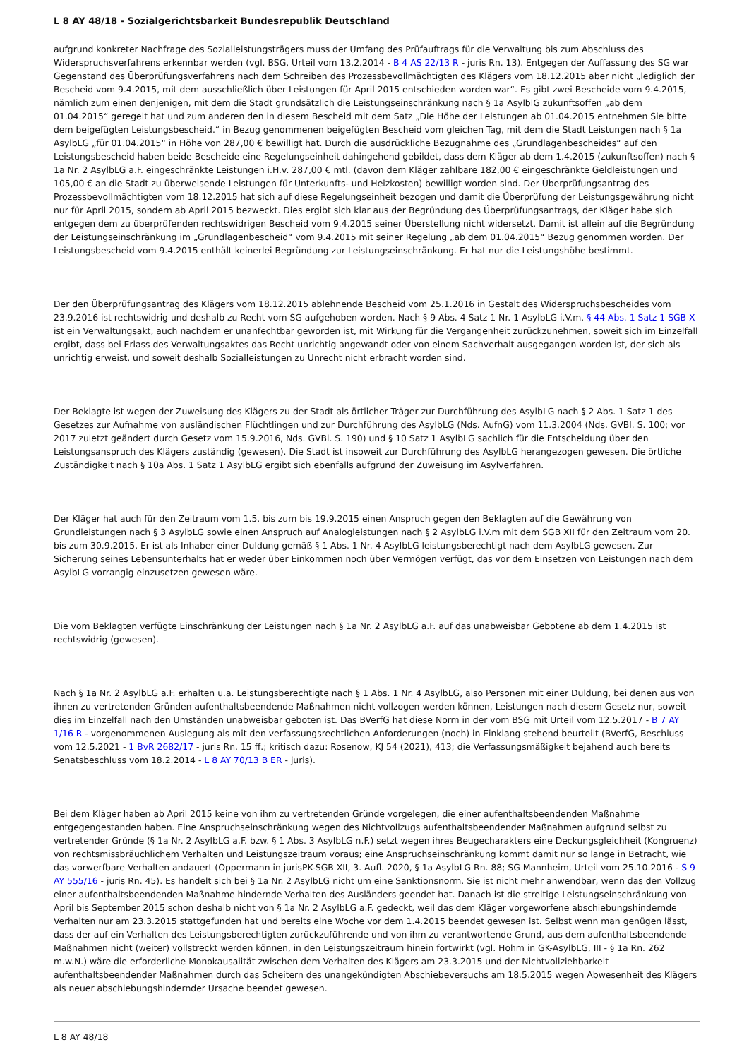L 8 AY 48/18 - Sozialgerichtsbarkeit Bundesrepublik Deutschland
aufgrund konkreter Nachfrage des Sozialleistungsträgers muss der Umfang des Prüfauftrags für die Verwaltung bis zum Abschluss des Widerspruchsverfahrens erkennbar werden (vgl. BSG, Urteil vom 13.2.2014 - B 4 AS 22/13 R - juris Rn. 13). Entgegen der Auffassung des SG war Gegenstand des Überprüfungsverfahrens nach dem Schreiben des Prozessbevollmächtigten des Klägers vom 18.12.2015 aber nicht „lediglich der Bescheid vom 9.4.2015, mit dem ausschließlich über Leistungen für April 2015 entschieden worden war“. Es gibt zwei Bescheide vom 9.4.2015, nämlich zum einen denjenigen, mit dem die Stadt grundsätzlich die Leistungseinschränkung nach § 1a AsylblG zukunftsoffen „ab dem 01.04.2015“ geregelt hat und zum anderen den in diesem Bescheid mit dem Satz „Die Höhe der Leistungen ab 01.04.2015 entnehmen Sie bitte dem beigefügten Leistungsbescheid.“ in Bezug genommenen beigefügten Bescheid vom gleichen Tag, mit dem die Stadt Leistungen nach § 1a AsylbLG „für 01.04.2015“ in Höhe von 287,00 € bewilligt hat. Durch die ausdrückliche Bezugnahme des „Grundlagenbescheides“ auf den Leistungsbescheid haben beide Bescheide eine Regelungseinheit dahingehend gebildet, dass dem Kläger ab dem 1.4.2015 (zukunftsoffen) nach § 1a Nr. 2 AsylbLG a.F. eingeschränkte Leistungen i.H.v. 287,00 € mtl. (davon dem Kläger zahlbare 182,00 € eingeschränkte Geldleistungen und 105,00 € an die Stadt zu überweisende Leistungen für Unterkunfts- und Heizkosten) bewilligt worden sind. Der Überprüfungsantrag des Prozessbevollmächtigten vom 18.12.2015 hat sich auf diese Regelungseinheit bezogen und damit die Überprüfung der Leistungsgewährung nicht nur für April 2015, sondern ab April 2015 bezweckt. Dies ergibt sich klar aus der Begründung des Überprüfungsantrags, der Kläger habe sich entgegen dem zu überprüfenden rechtswidrigen Bescheid vom 9.4.2015 seiner Überstellung nicht widersetzt. Damit ist allein auf die Begründung der Leistungseinschränkung im „Grundlagenbescheid“ vom 9.4.2015 mit seiner Regelung „ab dem 01.04.2015“ Bezug genommen worden. Der Leistungsbescheid vom 9.4.2015 enthält keinerlei Begründung zur Leistungseinschränkung. Er hat nur die Leistungshöhe bestimmt.
Der den Überprüfungsantrag des Klägers vom 18.12.2015 ablehnende Bescheid vom 25.1.2016 in Gestalt des Widerspruchsbescheides vom 23.9.2016 ist rechtswidrig und deshalb zu Recht vom SG aufgehoben worden. Nach § 9 Abs. 4 Satz 1 Nr. 1 AsylbLG i.V.m. § 44 Abs. 1 Satz 1 SGB X ist ein Verwaltungsakt, auch nachdem er unanfechtbar geworden ist, mit Wirkung für die Vergangenheit zurückzunehmen, soweit sich im Einzelfall ergibt, dass bei Erlass des Verwaltungsaktes das Recht unrichtig angewandt oder von einem Sachverhalt ausgegangen worden ist, der sich als unrichtig erweist, und soweit deshalb Sozialleistungen zu Unrecht nicht erbracht worden sind.
Der Beklagte ist wegen der Zuweisung des Klägers zu der Stadt als örtlicher Träger zur Durchführung des AsylbLG nach § 2 Abs. 1 Satz 1 des Gesetzes zur Aufnahme von ausländischen Flüchtlingen und zur Durchführung des AsylbLG (Nds. AufnG) vom 11.3.2004 (Nds. GVBl. S. 100; vor 2017 zuletzt geändert durch Gesetz vom 15.9.2016, Nds. GVBl. S. 190) und § 10 Satz 1 AsylbLG sachlich für die Entscheidung über den Leistungsanspruch des Klägers zuständig (gewesen). Die Stadt ist insoweit zur Durchführung des AsylbLG herangezogen gewesen. Die örtliche Zuständigkeit nach § 10a Abs. 1 Satz 1 AsylbLG ergibt sich ebenfalls aufgrund der Zuweisung im Asylverfahren.
Der Kläger hat auch für den Zeitraum vom 1.5. bis zum bis 19.9.2015 einen Anspruch gegen den Beklagten auf die Gewährung von Grundleistungen nach § 3 AsylbLG sowie einen Anspruch auf Analogleistungen nach § 2 AsylbLG i.V.m mit dem SGB XII für den Zeitraum vom 20. bis zum 30.9.2015. Er ist als Inhaber einer Duldung gemäß § 1 Abs. 1 Nr. 4 AsylbLG leistungsberechtigt nach dem AsylbLG gewesen. Zur Sicherung seines Lebensunterhalts hat er weder über Einkommen noch über Vermögen verfügt, das vor dem Einsetzen von Leistungen nach dem AsylbLG vorrangig einzusetzen gewesen wäre.
Die vom Beklagten verfügte Einschränkung der Leistungen nach § 1a Nr. 2 AsylbLG a.F. auf das unabweisbar Gebotene ab dem 1.4.2015 ist rechtswidrig (gewesen).
Nach § 1a Nr. 2 AsylbLG a.F. erhalten u.a. Leistungsberechtigte nach § 1 Abs. 1 Nr. 4 AsylbLG, also Personen mit einer Duldung, bei denen aus von ihnen zu vertretenden Gründen aufenthaltsbeendende Maßnahmen nicht vollzogen werden können, Leistungen nach diesem Gesetz nur, soweit dies im Einzelfall nach den Umständen unabweisbar geboten ist. Das BVerfG hat diese Norm in der vom BSG mit Urteil vom 12.5.2017 - B 7 AY 1/16 R - vorgenommenen Auslegung als mit den verfassungsrechtlichen Anforderungen (noch) in Einklang stehend beurteilt (BVerfG, Beschluss vom 12.5.2021 - 1 BvR 2682/17 - juris Rn. 15 ff.; kritisch dazu: Rosenow, KJ 54 (2021), 413; die Verfassungsmäßigkeit bejahend auch bereits Senatsbeschluss vom 18.2.2014 - L 8 AY 70/13 B ER - juris).
Bei dem Kläger haben ab April 2015 keine von ihm zu vertretenden Gründe vorgelegen, die einer aufenthaltsbeendenden Maßnahme entgegengestanden haben. Eine Anspruchseinschränkung wegen des Nichtvollzugs aufenthaltsbeendender Maßnahmen aufgrund selbst zu vertretender Gründe (§ 1a Nr. 2 AsylbLG a.F. bzw. § 1 Abs. 3 AsylbLG n.F.) setzt wegen ihres Beugecharakters eine Deckungsgleichheit (Kongruenz) von rechtsmissbräuchlichem Verhalten und Leistungszeitraum voraus; eine Anspruchseinschränkung kommt damit nur so lange in Betracht, wie das vorwerfbare Verhalten andauert (Oppermann in jurisPK-SGB XII, 3. Aufl. 2020, § 1a AsylbLG Rn. 88; SG Mannheim, Urteil vom 25.10.2016 - S 9 AY 555/16 - juris Rn. 45). Es handelt sich bei § 1a Nr. 2 AsylbLG nicht um eine Sanktionsnorm. Sie ist nicht mehr anwendbar, wenn das den Vollzug einer aufenthaltsbeendenden Maßnahme hindernde Verhalten des Ausländers geendet hat. Danach ist die streitige Leistungseinschränkung von April bis September 2015 schon deshalb nicht von § 1a Nr. 2 AsylbLG a.F. gedeckt, weil das dem Kläger vorgeworfene abschiebungshindernde Verhalten nur am 23.3.2015 stattgefunden hat und bereits eine Woche vor dem 1.4.2015 beendet gewesen ist. Selbst wenn man genügen lässt, dass der auf ein Verhalten des Leistungsberechtigten zurückzuführende und von ihm zu verantwortende Grund, aus dem aufenthaltsbeendende Maßnahmen nicht (weiter) vollstreckt werden können, in den Leistungszeitraum hinein fortwirkt (vgl. Hohm in GK-AsylbLG, III - § 1a Rn. 262 m.w.N.) wäre die erforderliche Monokausalität zwischen dem Verhalten des Klägers am 23.3.2015 und der Nichtvollziehbarkeit aufenthaltsbeendender Maßnahmen durch das Scheitern des unangekündigten Abschiebeversuchs am 18.5.2015 wegen Abwesenheit des Klägers als neuer abschiebungshindernder Ursache beendet gewesen.
L 8 AY 48/18